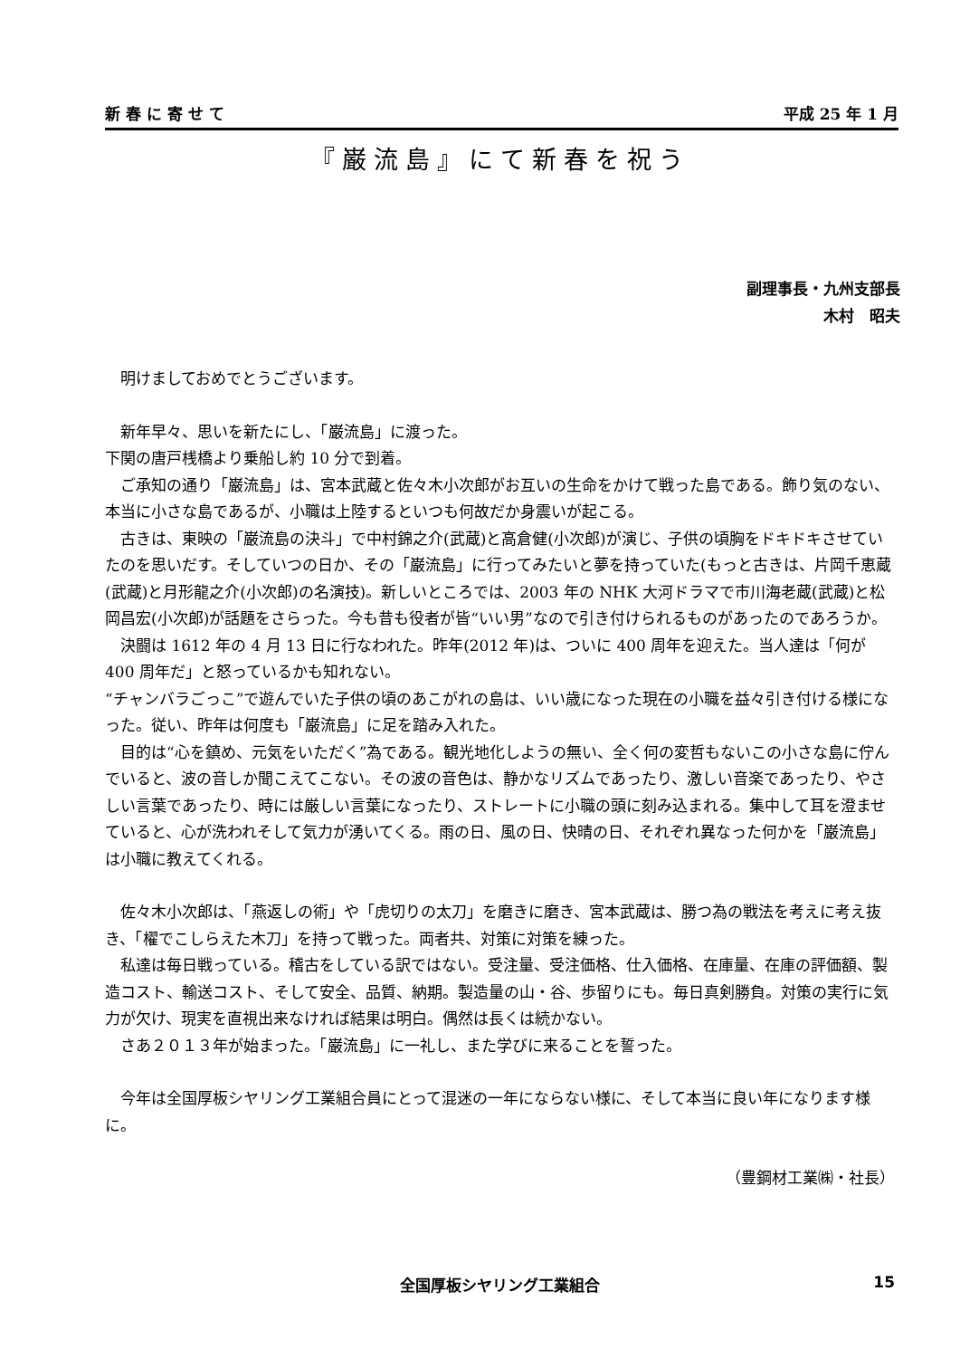新 春 に 寄 せ て 平成 25 年 1 月
『巌流島』にて新春を祝う
副理事長・九州支部長
木村　昭夫
　明けましておめでとうございます。
　新年早々、思いを新たにし、「巌流島」に渡った。
下関の唐戸桟橋より乗船し約 10 分で到着。
　ご承知の通り「巌流島」は、宮本武蔵と佐々木小次郎がお互いの生命をかけて戦った島である。飾り気のない、本当に小さな島であるが、小職は上陸するといつも何故だか身震いが起こる。
　古きは、東映の「巌流島の決斗」で中村錦之介(武蔵)と高倉健(小次郎)が演じ、子供の頃胸をドキドキさせていたのを思いだす。そしていつの日か、その「巌流島」に行ってみたいと夢を持っていた(もっと古きは、片岡千恵蔵(武蔵)と月形龍之介(小次郎)の名演技)。新しいところでは、2003 年の NHK 大河ドラマで市川海老蔵(武蔵)と松岡昌宏(小次郎)が話題をさらった。今も昔も役者が皆“いい男”なので引き付けられるものがあったのであろうか。
　決闘は 1612 年の 4 月 13 日に行なわれた。昨年(2012 年)は、ついに 400 周年を迎えた。当人達は「何が 400 周年だ」と怒っているかも知れない。
“チャンバラごっこ”で遊んでいた子供の頃のあこがれの島は、いい歳になった現在の小職を益々引き付ける様になった。従い、昨年は何度も「巌流島」に足を踏み入れた。
　目的は“心を鎮め、元気をいただく”為である。観光地化しようの無い、全く何の変哲もないこの小さな島に佇んでいると、波の音しか聞こえてこない。その波の音色は、静かなリズムであったり、激しい音楽であったり、やさしい言葉であったり、時には厳しい言葉になったり、ストレートに小職の頭に刻み込まれる。集中して耳を澄ませていると、心が洗われそして気力が湧いてくる。雨の日、風の日、快晴の日、それぞれ異なった何かを「巌流島」は小職に教えてくれる。
　佐々木小次郎は、「燕返しの術」や「虎切りの太刀」を磨きに磨き、宮本武蔵は、勝つ為の戦法を考えに考え抜き、「櫂でこしらえた木刀」を持って戦った。両者共、対策に対策を練った。
　私達は毎日戦っている。稽古をしている訳ではない。受注量、受注価格、仕入価格、在庫量、在庫の評価額、製造コスト、輸送コスト、そして安全、品質、納期。製造量の山・谷、歩留りにも。毎日真剣勝負。対策の実行に気力が欠け、現実を直視出来なければ結果は明白。偶然は長くは続かない。
　さあ２０１３年が始まった。「巌流島」に一礼し、また学びに来ることを誓った。
　今年は全国厚板シヤリング工業組合員にとって混迷の一年にならない様に、そして本当に良い年になります様に。
（豊鋼材工業㈱・社長）
全国厚板シヤリング工業組合 15